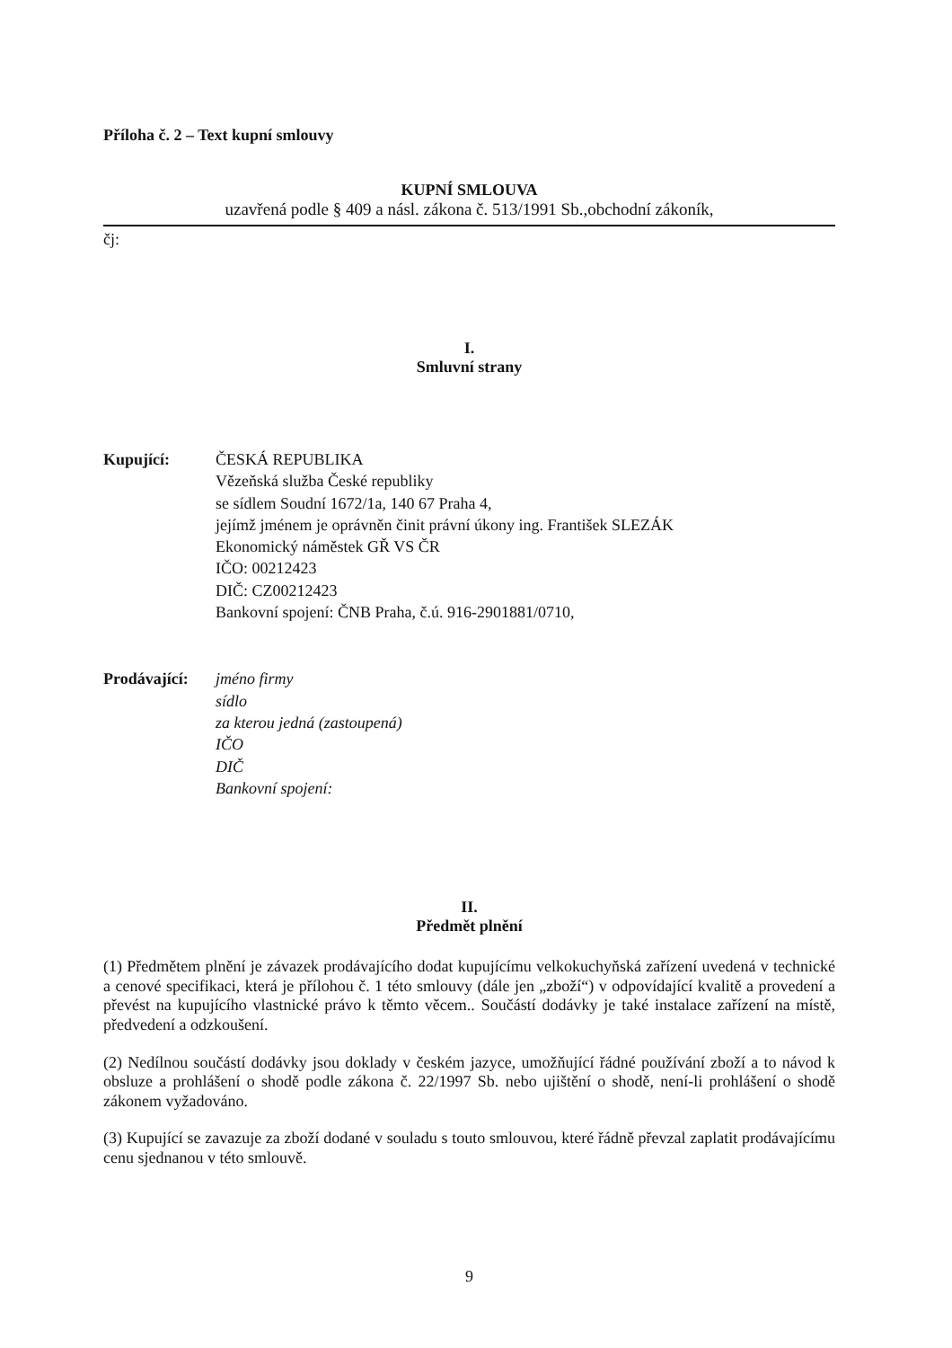Příloha č. 2 – Text kupní smlouvy
KUPNÍ SMLOUVA
uzavřená podle § 409 a násl. zákona č. 513/1991 Sb.,obchodní zákoník,
čj:
I.
Smluvní strany
Kupující: ČESKÁ REPUBLIKA
Vězeňská služba České republiky
se sídlem Soudní 1672/1a, 140 67 Praha 4,
jejímž jménem je oprávněn činit právní úkony ing. František SLEZÁK
Ekonomický náměstek GŘ VS ČR
IČO: 00212423
DIČ: CZ00212423
Bankovní spojení: ČNB Praha, č.ú. 916-2901881/0710,
Prodávající:
jméno firmy
sídlo
za kterou jedná (zastoupená)
IČO
DIČ
Bankovní spojení:
II.
Předmět plnění
(1) Předmětem plnění je závazek prodávajícího dodat kupujícímu velkokuchyňská zařízení uvedená v technické a cenové specifikaci, která je přílohou č. 1 této smlouvy (dále jen „zboží“) v odpovídající kvalitě a provedení a převést na kupujícího vlastnické právo k těmto věcem.. Součástí dodávky je také instalace zařízení na místě, předvedení a odzkoušení.
(2) Nedílnou součástí dodávky jsou doklady v českém jazyce, umožňující řádné používání zboží a to návod k obsluze a prohlášení o shodě podle zákona č. 22/1997 Sb. nebo ujištění o shodě, není-li prohlášení o shodě zákonem vyžadováno.
(3) Kupující se zavazuje za zboží dodané v souladu s touto smlouvou, které řádně převzal zaplatit prodávajícímu cenu sjednanou v této smlouvě.
9